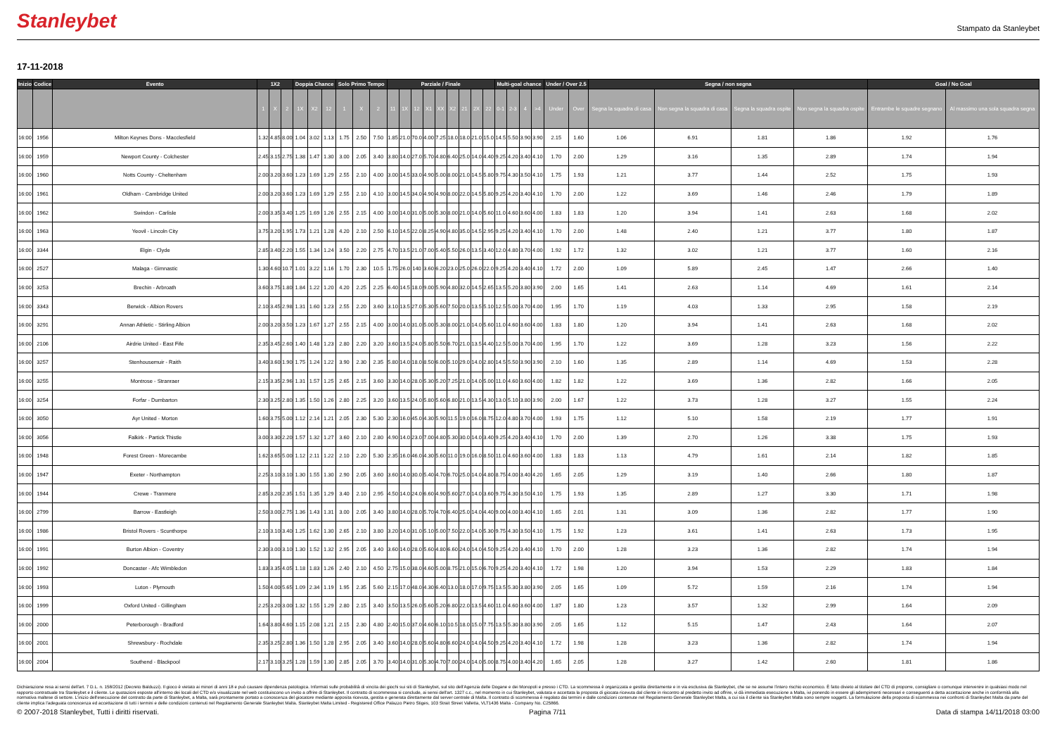Stanleybet
Stampato da Stanleybet
17-11-2018
| Inizio | Codice | Evento | 1X2 | | | Doppia Chance | | | Solo Primo Tempo | | | Parziale / Finale | | | | | | | | | Multi-goal chance | | | | Under / Over 2.5 | | Segna / non segna | | | | Goal / No Goal | |
| --- | --- | --- | --- | --- | --- | --- | --- | --- | --- | --- | --- | --- | --- | --- | --- | --- | --- | --- | --- | --- | --- | --- | --- | --- | --- | --- | --- | --- | --- | --- | --- | --- |
| | | | 1 | X | 2 | 1X | X2 | 12 | 1 | X | 2 | 11 | 1X | 12 | X1 | XX | X2 | 21 | 2X | 22 | 0-1 | 2-3 | 4 | >4 | Under | Over | Segna la squadra di casa | Non segna la squadra di casa | Segna la squadra ospite | Non segna la squadra ospite | Entrambe le squadre segnano | Al massimo una sola squadra segna |
| 16:00 | 1956 | Milton Keynes Dons - Macclesfield | 1.32 | 4.85 | 8.00 | 1.04 | 3.02 | 1.13 | 1.75 | 2.50 | 7.50 | 1.85 | 21.0 | 70.0 | 4.00 | 7.25 | 18.0 | 18.0 | 21.0 | 15.0 | 14.5 | 5.50 | 3.90 | 3.90 | 2.15 | 1.60 | 1.06 | 6.91 | 1.81 | 1.86 | 1.92 | 1.76 |
| 16:00 | 1959 | Newport County - Colchester | 2.45 | 3.15 | 2.75 | 1.38 | 1.47 | 1.30 | 3.00 | 2.05 | 3.40 | 3.80 | 14.0 | 27.0 | 5.70 | 4.80 | 6.40 | 25.0 | 14.0 | 4.40 | 9.25 | 4.20 | 3.40 | 4.10 | 1.70 | 2.00 | 1.29 | 3.16 | 1.35 | 2.89 | 1.74 | 1.94 |
| 16:00 | 1960 | Notts County - Cheltenham | 2.00 | 3.20 | 3.60 | 1.23 | 1.69 | 1.29 | 2.55 | 2.10 | 4.00 | 3.00 | 14.5 | 33.0 | 4.90 | 5.00 | 8.00 | 21.0 | 14.5 | 5.80 | 9.75 | 4.30 | 3.50 | 4.10 | 1.75 | 1.93 | 1.21 | 3.77 | 1.44 | 2.52 | 1.75 | 1.93 |
| 16:00 | 1961 | Oldham - Cambridge United | 2.00 | 3.20 | 3.60 | 1.23 | 1.69 | 1.29 | 2.55 | 2.10 | 4.10 | 3.00 | 14.5 | 34.0 | 4.90 | 4.90 | 8.00 | 22.0 | 14.5 | 5.80 | 9.25 | 4.20 | 3.40 | 4.10 | 1.70 | 2.00 | 1.22 | 3.69 | 1.46 | 2.46 | 1.79 | 1.89 |
| 16:00 | 1962 | Swindon - Carlisle | 2.00 | 3.35 | 3.40 | 1.25 | 1.69 | 1.26 | 2.55 | 2.15 | 4.00 | 3.00 | 14.0 | 31.0 | 5.00 | 5.30 | 8.00 | 21.0 | 14.0 | 5.60 | 11.0 | 4.60 | 3.60 | 4.00 | 1.83 | 1.83 | 1.20 | 3.94 | 1.41 | 2.63 | 1.68 | 2.02 |
| 16:00 | 1963 | Yeovil - Lincoln City | 3.75 | 3.20 | 1.95 | 1.73 | 1.21 | 1.28 | 4.20 | 2.10 | 2.50 | 6.10 | 14.5 | 22.0 | 8.25 | 4.90 | 4.80 | 35.0 | 14.5 | 2.95 | 9.25 | 4.20 | 3.40 | 4.10 | 1.70 | 2.00 | 1.48 | 2.40 | 1.21 | 3.77 | 1.80 | 1.87 |
| 16:00 | 3344 | Elgin - Clyde | 2.85 | 3.40 | 2.20 | 1.55 | 1.34 | 1.24 | 3.50 | 2.20 | 2.75 | 4.70 | 13.5 | 21.0 | 7.00 | 5.40 | 5.50 | 26.0 | 13.5 | 3.40 | 12.0 | 4.80 | 3.70 | 4.00 | 1.92 | 1.72 | 1.32 | 3.02 | 1.21 | 3.77 | 1.60 | 2.16 |
| 16:00 | 2527 | Malaga - Gimnastic | 1.30 | 4.60 | 10.7 | 1.01 | 3.22 | 1.16 | 1.70 | 2.30 | 10.5 | 1.75 | 26.0 | 140 | 3.60 | 6.20 | 23.0 | 25.0 | 26.0 | 22.0 | 9.25 | 4.20 | 3.40 | 4.10 | 1.72 | 2.00 | 1.09 | 5.89 | 2.45 | 1.47 | 2.66 | 1.40 |
| 16:00 | 3253 | Brechin - Arbroath | 3.60 | 3.75 | 1.80 | 1.84 | 1.22 | 1.20 | 4.20 | 2.25 | 2.25 | 6.40 | 14.5 | 18.0 | 9.00 | 5.90 | 4.80 | 32.0 | 14.5 | 2.65 | 13.5 | 5.20 | 3.80 | 3.90 | 2.00 | 1.65 | 1.41 | 2.63 | 1.14 | 4.69 | 1.61 | 2.14 |
| 16:00 | 3343 | Berwick - Albion Rovers | 2.10 | 3.45 | 2.98 | 1.31 | 1.60 | 1.23 | 2.55 | 2.20 | 3.60 | 3.10 | 13.5 | 27.0 | 5.30 | 5.60 | 7.50 | 20.0 | 13.5 | 5.10 | 12.5 | 5.00 | 3.70 | 4.00 | 1.95 | 1.70 | 1.19 | 4.03 | 1.33 | 2.95 | 1.58 | 2.19 |
| 16:00 | 3291 | Annan Athletic - Stirling Albion | 2.00 | 3.20 | 3.50 | 1.23 | 1.67 | 1.27 | 2.55 | 2.15 | 4.00 | 3.00 | 14.0 | 31.0 | 5.00 | 5.30 | 8.00 | 21.0 | 14.0 | 5.60 | 11.0 | 4.60 | 3.60 | 4.00 | 1.83 | 1.80 | 1.20 | 3.94 | 1.41 | 2.63 | 1.68 | 2.02 |
| 16:00 | 2106 | Airdrie United - East Fife | 2.35 | 3.45 | 2.60 | 1.40 | 1.48 | 1.23 | 2.80 | 2.20 | 3.20 | 3.60 | 13.5 | 24.0 | 5.80 | 5.50 | 6.70 | 21.0 | 13.5 | 4.40 | 12.5 | 5.00 | 3.70 | 4.00 | 1.95 | 1.70 | 1.22 | 3.69 | 1.28 | 3.23 | 1.56 | 2.22 |
| 16:00 | 3257 | Stenhousemuir - Raith | 3.40 | 3.60 | 1.90 | 1.75 | 1.24 | 1.22 | 3.90 | 2.30 | 2.35 | 5.80 | 14.0 | 18.0 | 8.50 | 6.00 | 5.10 | 29.0 | 14.0 | 2.80 | 14.5 | 5.50 | 3.90 | 3.90 | 2.10 | 1.60 | 1.35 | 2.89 | 1.14 | 4.69 | 1.53 | 2.28 |
| 16:00 | 3255 | Montrose - Stranraer | 2.15 | 3.35 | 2.96 | 1.31 | 1.57 | 1.25 | 2.65 | 2.15 | 3.60 | 3.30 | 14.0 | 28.0 | 5.30 | 5.20 | 7.25 | 21.0 | 14.0 | 5.00 | 11.0 | 4.60 | 3.60 | 4.00 | 1.82 | 1.82 | 1.22 | 3.69 | 1.36 | 2.82 | 1.66 | 2.05 |
| 16:00 | 3254 | Forfar - Dumbarton | 2.30 | 3.25 | 2.80 | 1.35 | 1.50 | 1.26 | 2.80 | 2.25 | 3.20 | 3.60 | 13.5 | 24.0 | 5.80 | 5.60 | 6.80 | 21.0 | 13.5 | 4.30 | 13.0 | 5.10 | 3.80 | 3.90 | 2.00 | 1.67 | 1.22 | 3.73 | 1.28 | 3.27 | 1.55 | 2.24 |
| 16:00 | 3050 | Ayr United - Morton | 1.60 | 3.75 | 5.00 | 1.12 | 2.14 | 1.21 | 2.05 | 2.30 | 5.30 | 2.30 | 16.0 | 45.0 | 4.30 | 5.90 | 11.5 | 19.0 | 16.0 | 8.75 | 12.0 | 4.80 | 3.70 | 4.00 | 1.93 | 1.75 | 1.12 | 5.10 | 1.58 | 2.19 | 1.77 | 1.91 |
| 16:00 | 3056 | Falkirk - Partick Thistle | 3.00 | 3.30 | 2.20 | 1.57 | 1.32 | 1.27 | 3.60 | 2.10 | 2.80 | 4.90 | 14.0 | 23.0 | 7.00 | 4.80 | 5.30 | 30.0 | 14.0 | 3.40 | 9.25 | 4.20 | 3.40 | 4.10 | 1.70 | 2.00 | 1.39 | 2.70 | 1.26 | 3.38 | 1.75 | 1.93 |
| 16:00 | 1948 | Forest Green - Morecambe | 1.62 | 3.65 | 5.00 | 1.12 | 2.11 | 1.22 | 2.10 | 2.20 | 5.30 | 2.35 | 16.0 | 46.0 | 4.30 | 5.60 | 11.0 | 19.0 | 16.0 | 8.50 | 11.0 | 4.60 | 3.60 | 4.00 | 1.83 | 1.83 | 1.13 | 4.79 | 1.61 | 2.14 | 1.82 | 1.85 |
| 16:00 | 1947 | Exeter - Northampton | 2.25 | 3.10 | 3.10 | 1.30 | 1.55 | 1.30 | 2.90 | 2.05 | 3.60 | 3.60 | 14.0 | 30.0 | 5.40 | 4.70 | 6.70 | 25.0 | 14.0 | 4.80 | 8.75 | 4.00 | 3.40 | 4.20 | 1.65 | 2.05 | 1.29 | 3.19 | 1.40 | 2.66 | 1.80 | 1.87 |
| 16:00 | 1944 | Crewe - Tranmere | 2.85 | 3.20 | 2.35 | 1.51 | 1.35 | 1.29 | 3.40 | 2.10 | 2.95 | 4.50 | 14.0 | 24.0 | 6.60 | 4.90 | 5.60 | 27.0 | 14.0 | 3.60 | 9.75 | 4.30 | 3.50 | 4.10 | 1.75 | 1.93 | 1.35 | 2.89 | 1.27 | 3.30 | 1.71 | 1.98 |
| 16:00 | 2799 | Barrow - Eastleigh | 2.50 | 3.00 | 2.75 | 1.36 | 1.43 | 1.31 | 3.00 | 2.05 | 3.40 | 3.80 | 14.0 | 28.0 | 5.70 | 4.70 | 6.40 | 25.0 | 14.0 | 4.40 | 9.00 | 4.00 | 3.40 | 4.10 | 1.65 | 2.01 | 1.31 | 3.09 | 1.36 | 2.82 | 1.77 | 1.90 |
| 16:00 | 1986 | Bristol Rovers - Scunthorpe | 2.10 | 3.10 | 3.40 | 1.25 | 1.62 | 1.30 | 2.65 | 2.10 | 3.80 | 3.20 | 14.0 | 31.0 | 5.10 | 5.00 | 7.50 | 22.0 | 14.0 | 5.30 | 9.75 | 4.30 | 3.50 | 4.10 | 1.75 | 1.92 | 1.23 | 3.61 | 1.41 | 2.63 | 1.73 | 1.95 |
| 16:00 | 1991 | Burton Albion - Coventry | 2.30 | 3.00 | 3.10 | 1.30 | 1.52 | 1.32 | 2.95 | 2.05 | 3.40 | 3.60 | 14.0 | 28.0 | 5.60 | 4.80 | 6.60 | 24.0 | 14.0 | 4.50 | 9.25 | 4.20 | 3.40 | 4.10 | 1.70 | 2.00 | 1.28 | 3.23 | 1.36 | 2.82 | 1.74 | 1.94 |
| 16:00 | 1992 | Doncaster - Afc Wimbledon | 1.83 | 3.35 | 4.05 | 1.18 | 1.83 | 1.26 | 2.40 | 2.10 | 4.50 | 2.75 | 15.0 | 38.0 | 4.60 | 5.00 | 8.75 | 21.0 | 15.0 | 6.70 | 9.25 | 4.20 | 3.40 | 4.10 | 1.72 | 1.98 | 1.20 | 3.94 | 1.53 | 2.29 | 1.83 | 1.84 |
| 16:00 | 1993 | Luton - Plymouth | 1.50 | 4.00 | 5.65 | 1.09 | 2.34 | 1.19 | 1.95 | 2.35 | 5.60 | 2.15 | 17.0 | 48.0 | 4.30 | 6.40 | 13.0 | 18.0 | 17.0 | 9.75 | 13.5 | 5.30 | 3.80 | 3.90 | 2.05 | 1.65 | 1.09 | 5.72 | 1.59 | 2.16 | 1.74 | 1.94 |
| 16:00 | 1999 | Oxford United - Gillingham | 2.25 | 3.20 | 3.00 | 1.32 | 1.55 | 1.29 | 2.80 | 2.15 | 3.40 | 3.50 | 13.5 | 26.0 | 5.60 | 5.20 | 6.80 | 22.0 | 13.5 | 4.60 | 11.0 | 4.60 | 3.60 | 4.00 | 1.87 | 1.80 | 1.23 | 3.57 | 1.32 | 2.99 | 1.64 | 2.09 |
| 16:00 | 2000 | Peterborough - Bradford | 1.64 | 3.80 | 4.60 | 1.15 | 2.08 | 1.21 | 2.15 | 2.30 | 4.80 | 2.40 | 15.0 | 37.0 | 4.60 | 6.10 | 10.5 | 18.0 | 15.0 | 7.75 | 13.5 | 5.30 | 3.80 | 3.90 | 2.05 | 1.65 | 1.12 | 5.15 | 1.47 | 2.43 | 1.64 | 2.07 |
| 16:00 | 2001 | Shrewsbury - Rochdale | 2.35 | 3.25 | 2.80 | 1.36 | 1.50 | 1.28 | 2.95 | 2.05 | 3.40 | 3.60 | 14.0 | 28.0 | 5.60 | 4.80 | 6.60 | 24.0 | 14.0 | 4.50 | 9.25 | 4.20 | 3.40 | 4.10 | 1.72 | 1.98 | 1.28 | 3.23 | 1.36 | 2.82 | 1.74 | 1.94 |
| 16:00 | 2004 | Southend - Blackpool | 2.17 | 3.10 | 3.25 | 1.28 | 1.59 | 1.30 | 2.85 | 2.05 | 3.70 | 3.40 | 14.0 | 31.0 | 5.30 | 4.70 | 7.00 | 24.0 | 14.0 | 5.00 | 8.75 | 4.00 | 3.40 | 4.20 | 1.65 | 2.05 | 1.28 | 3.27 | 1.42 | 2.60 | 1.81 | 1.86 |
Dichiarazione resa ai sensi dell'art. 7 D.L. n. 158/2012 (Decreto Balduzzi). Il gioco è vietato ai minori di anni 18 e può causare dipendenza patologica. Informati sulle probabilità di vincita dei giochi sui siti di Stanleybet, sul sito dell'Agenzia delle Dogane e dei Monopoli e presso i CTD. La scommessa è organizzata e gestita direttamente e in via esclusiva da Stanleybet, che se ne assume l'intero rischio economico. È fatto divieto al titolare del CTD di proporre, consigliare o comunque intervenire in qualsiasi modo nel rapporto contrattuale tra Stanleybet e il cliente. Le quotazioni esposte all'interno dei locali del CTD e/o visualizzate nel web costituiscono un invito a offrire di Stanleybet. Il contratto di scommessa si conclude, ai sensi dell'art. 1327 c.c., nel momento in cui Stanleybet, valutata e accettata la proposta di giocata ricevuta dal cliente in riscontro al predetto invito ad offrire, vi dà immediata esecuzione a Malta, ivi ponendo in essere gli adempimenti necessari e conseguenti a detta accettazione anche in conformità alla normativa maltese di settore. L'inizio dell'esecuzione del contratto da parte di Stanleybet, a Malta, sarà prontamente portato a conoscenza del giocatore mediante apposita ricevuta, gestita e generata direttamente dal server centrale di Malta. Il contratto di scommessa è regolato dai termini e dalle condizioni contenute nel Regolamento Generale Stanleybet Malta, a cui sia il cliente sia Stanleybet Malta sono sempre soggetti. La formulazione della proposta di scommessa nei confronti di Stanleybet Malta da parte del cliente implica l'adeguata conoscenza ed accettazione di tutti i termini e delle condizioni contenuti nel Regolamento Generale Stanleybet Malta. Stanleybet Malta Limited - Registered Office Palazzo Pietro Stiges, 103 Strait Street Valletta, VLT1436 Malta - Company No. C25866.
© 2007-2018 Stanleybet, Tutti i diritti riservati. Pagina 7/11 Data di stampa 14/11/2018 03:00